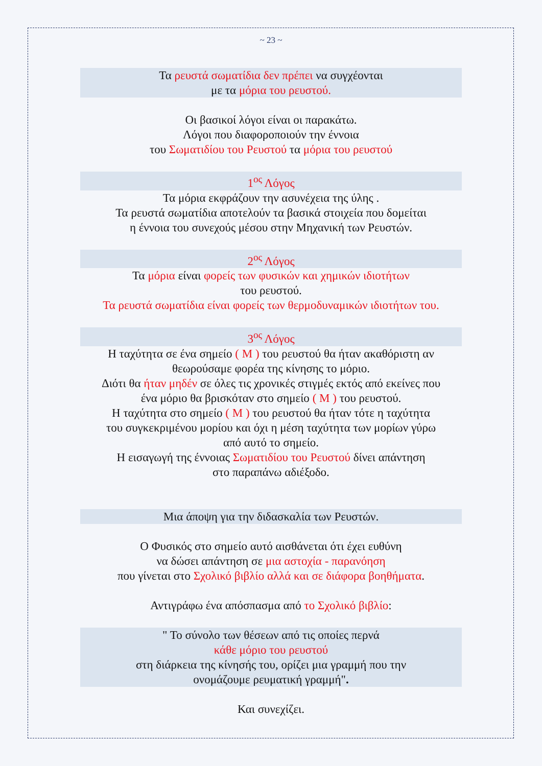~ 23 ~
Τα ρευστά σωματίδια δεν πρέπει να συγχέονται
με τα μόρια του ρευστού.
Οι βασικοί λόγοι είναι οι παρακάτω.
Λόγοι που διαφοροποιούν την έννοια
του Σωματιδίου του Ρευστού τα μόρια του ρευστού
1<sup>ος</sup> Λόγος
Τα μόρια εκφράζουν την ασυνέχεια της ύλης .
Τα ρευστά σωματίδια αποτελούν τα βασικά στοιχεία που δομείται
η έννοια του συνεχούς μέσου στην Μηχανική των Ρευστών.
2<sup>ος</sup> Λόγος
Τα μόρια είναι φορείς των φυσικών και χημικών ιδιοτήτων
του ρευστού.
Τα ρευστά σωματίδια είναι φορείς των θερμοδυναμικών ιδιοτήτων του.
3<sup>ος</sup> Λόγος
Η ταχύτητα σε ένα σημείο ( M ) του ρευστού θα ήταν ακαθόριστη αν
θεωρούσαμε φορέα της κίνησης το μόριο.
Διότι θα ήταν μηδέν σε όλες τις χρονικές στιγμές εκτός από εκείνες που
ένα μόριο θα βρισκόταν στο σημείο ( M ) του ρευστού.
Η ταχύτητα στο σημείο ( M ) του ρευστού θα ήταν τότε η ταχύτητα
του συγκεκριμένου μορίου και όχι η μέση ταχύτητα των μορίων γύρω
από αυτό το σημείο.
Η εισαγωγή της έννοιας Σωματιδίου του Ρευστού δίνει απάντηση
στο παραπάνω αδιέξοδο.
Μια άποψη για την διδασκαλία των Ρευστών.
Ο Φυσικός στο σημείο αυτό αισθάνεται ότι έχει ευθύνη
να δώσει απάντηση σε μια αστοχία - παρανόηση
που γίνεται στο Σχολικό βιβλίο αλλά και σε διάφορα βοηθήματα.
Αντιγράφω ένα απόσπασμα από το Σχολικό βιβλίο:
" Το σύνολο των θέσεων από τις οποίες περνά
κάθε μόριο του ρευστού
στη διάρκεια της κίνησής του, ορίζει μια γραμμή που την
ονομάζουμε ρευματική γραμμή".
Και συνεχίζει.